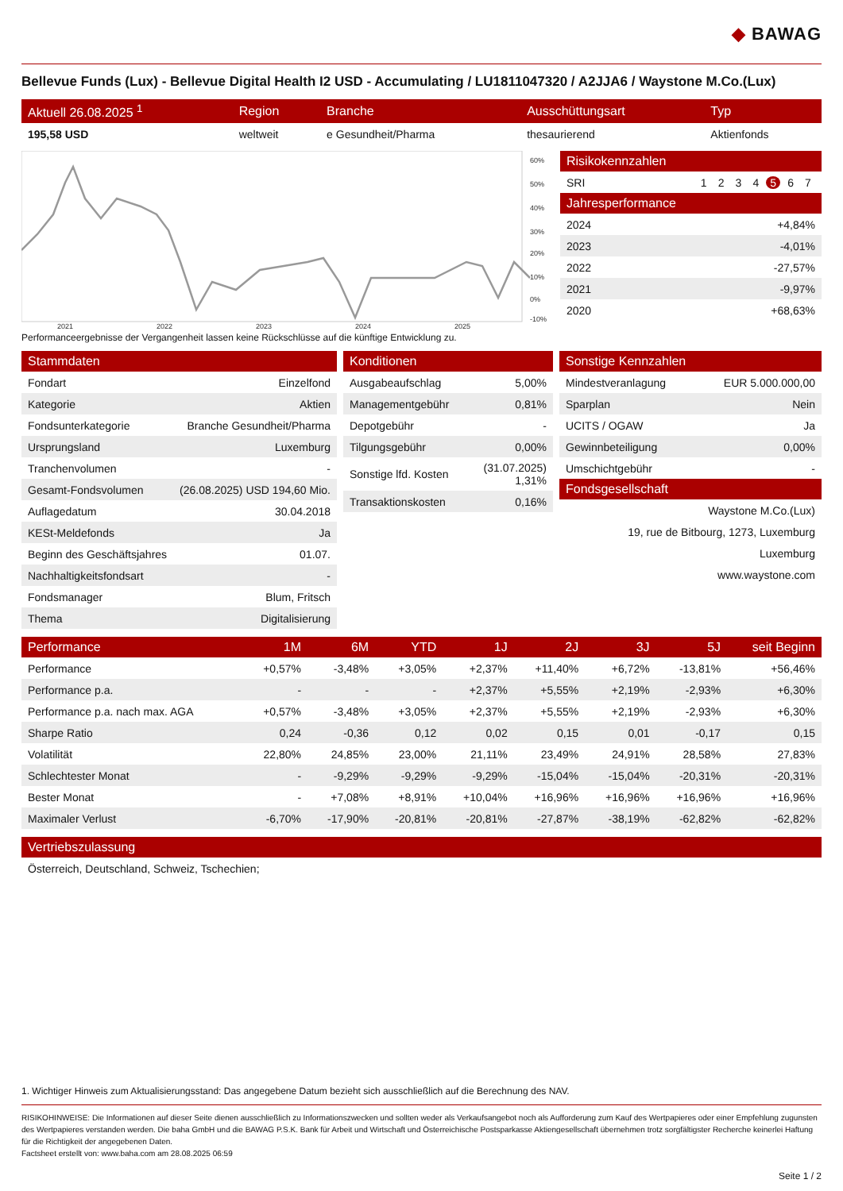◆ BAWAG
Bellevue Funds (Lux) - Bellevue Digital Health I2 USD - Accumulating / LU1811047320 / A2JJA6 / Waystone M.Co.(Lux)
| Aktuell 26.08.2025 <sup>1</sup> | Region | Branche | Ausschüttungsart | Typ |
| --- | --- | --- | --- | --- |
| 195,58 USD | weltweit | e Gesundheit/Pharma | thesaurierend | Aktienfonds |
60%
50%
40%
30%
20%
10%
0%
-10%
2021
2022
2023
2024
2025
Performanceergebnisse der Vergangenheit lassen keine Rückschlüsse auf die künftige Entwicklung zu.
| Risikokennzahlen | |
| --- | --- |
| SRI | 1 2 3 4 5 6 7 |
| Jahresperformance | |
| 2024 | +4,84% |
| 2023 | -4,01% |
| 2022 | -27,57% |
| 2021 | -9,97% |
| 2020 | +68,63% |
| Stammdaten | |
| --- | --- |
| Fondart | Einzelfond |
| Kategorie | Aktien |
| Fondsunterkategorie | Branche Gesundheit/Pharma |
| Ursprungsland | Luxemburg |
| Tranchenvolumen | - |
| Gesamt-Fondsvolumen | (26.08.2025) USD 194,60 Mio. |
| Auflagedatum | 30.04.2018 |
| KESt-Meldefonds | Ja |
| Beginn des Geschäftsjahres | 01.07. |
| Nachhaltigkeitsfondsart | - |
| Fondsmanager | Blum, Fritsch |
| Thema | Digitalisierung |
| Konditionen | |
| --- | --- |
| Ausgabeaufschlag | 5,00% |
| Managementgebühr | 0,81% |
| Depotgebühr | - |
| Tilgungsgebühr | 0,00% |
| Sonstige lfd. Kosten | (31.07.2025) 1,31% |
| Transaktionskosten | 0,16% |
| Sonstige Kennzahlen | |
| --- | --- |
| Mindestveranlagung | EUR 5.000.000,00 |
| Sparplan | Nein |
| UCITS / OGAW | Ja |
| Gewinnbeteiligung | 0,00% |
| Umschichtgebühr | - |
| Fondsgesellschaft | |
| Waystone M.Co.(Lux) | |
| 19, rue de Bitbourg, 1273, Luxemburg | |
| Luxemburg | |
| www.waystone.com | |
| Performance | 1M | 6M | YTD | 1J | 2J | 3J | 5J | seit Beginn |
| --- | --- | --- | --- | --- | --- | --- | --- | --- |
| Performance | +0,57% | -3,48% | +3,05% | +2,37% | +11,40% | +6,72% | -13,81% | +56,46% |
| Performance p.a. | - | - | - | +2,37% | +5,55% | +2,19% | -2,93% | +6,30% |
| Performance p.a. nach max. AGA | +0,57% | -3,48% | +3,05% | +2,37% | +5,55% | +2,19% | -2,93% | +6,30% |
| Sharpe Ratio | 0,24 | -0,36 | 0,12 | 0,02 | 0,15 | 0,01 | -0,17 | 0,15 |
| Volatilität | 22,80% | 24,85% | 23,00% | 21,11% | 23,49% | 24,91% | 28,58% | 27,83% |
| Schlechtester Monat | - | -9,29% | -9,29% | -9,29% | -15,04% | -15,04% | -20,31% | -20,31% |
| Bester Monat | - | +7,08% | +8,91% | +10,04% | +16,96% | +16,96% | +16,96% | +16,96% |
| Maximaler Verlust | -6,70% | -17,90% | -20,81% | -20,81% | -27,87% | -38,19% | -62,82% | -62,82% |
| Vertriebszulassung |
| --- |
| Österreich, Deutschland, Schweiz, Tschechien; |
1. Wichtiger Hinweis zum Aktualisierungsstand: Das angegebene Datum bezieht sich ausschließlich auf die Berechnung des NAV.
RISIKOHINWEISE: Die Informationen auf dieser Seite dienen ausschließlich zu Informationszwecken und sollten weder als Verkaufsangebot noch als Aufforderung zum Kauf des Wertpapieres oder einer Empfehlung zugunsten des Wertpapieres verstanden werden. Die baha GmbH und die BAWAG P.S.K. Bank für Arbeit und Wirtschaft und Österreichische Postsparkasse Aktiengesellschaft übernehmen trotz sorgfältigster Recherche keinerlei Haftung für die Richtigkeit der angegebenen Daten.
Factsheet erstellt von: www.baha.com am 28.08.2025 06:59
Seite 1 / 2